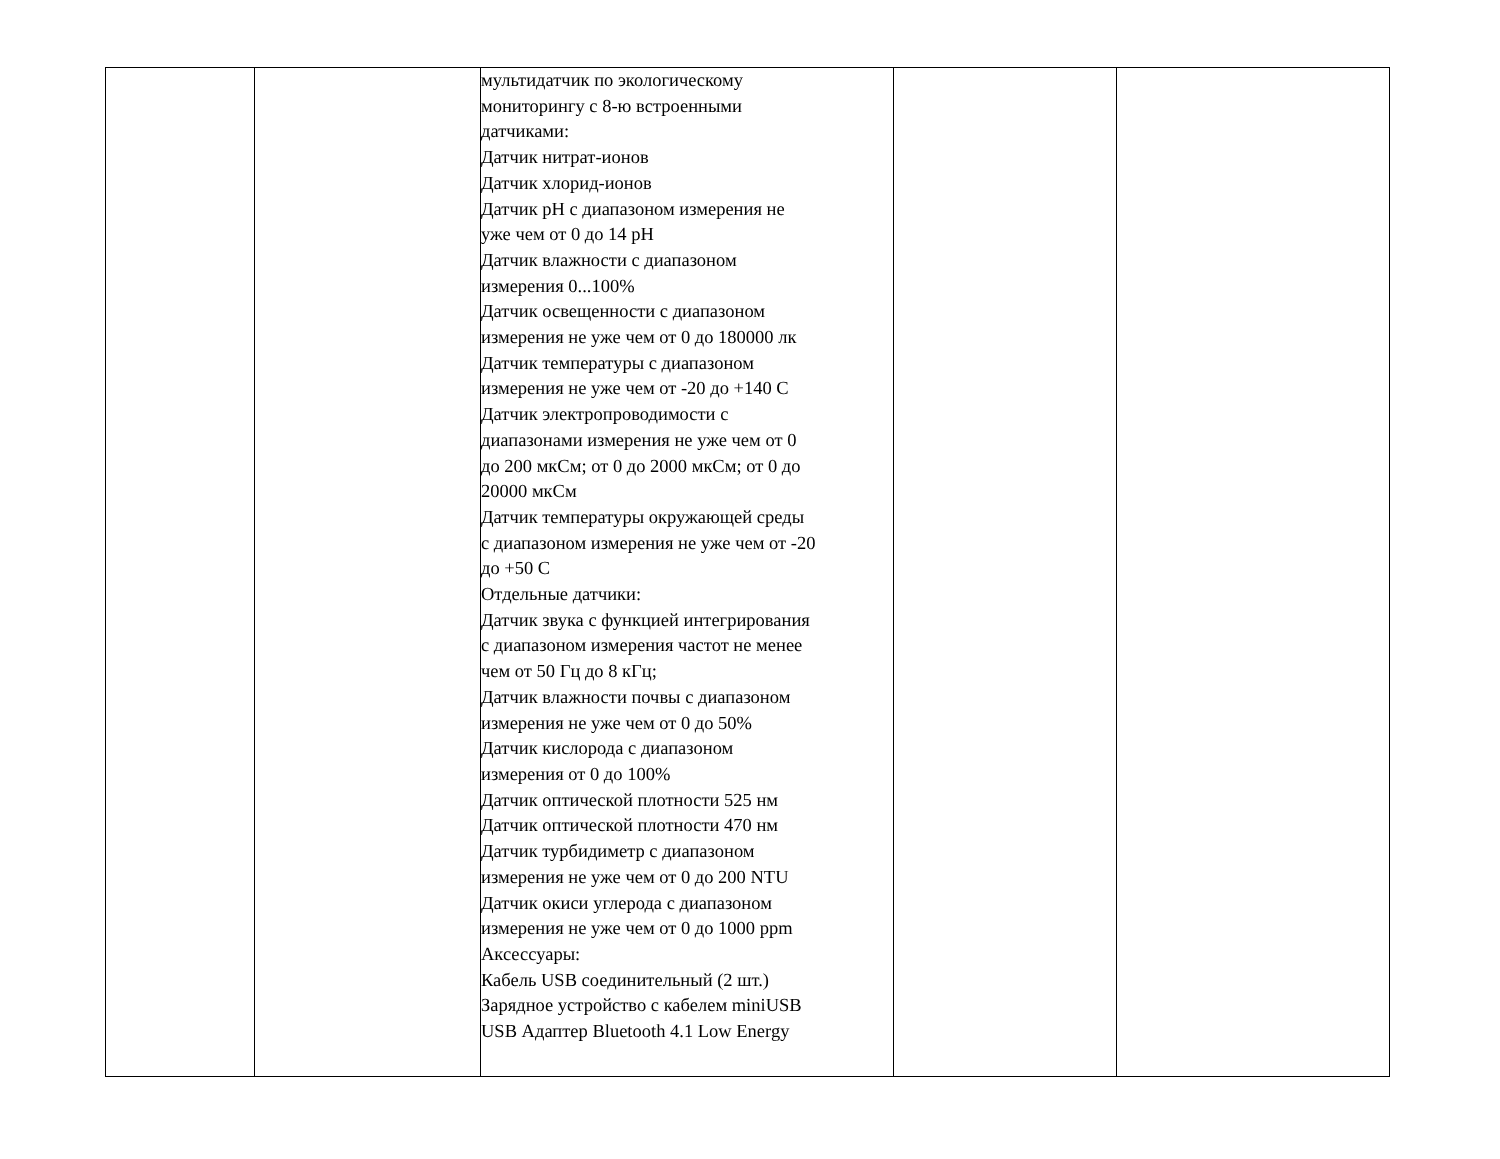| | | мультидатчик по экологическому мониторингу с 8-ю встроенными датчиками: Датчик нитрат-ионов Датчик хлорид-ионов Датчик pH с диапазоном измерения не уже чем от 0 до 14 pH Датчик влажности с диапазоном измерения 0...100% Датчик освещенности с диапазоном измерения не уже чем от 0 до 180000 лк Датчик температуры с диапазоном измерения не уже чем от -20 до +140 С Датчик электропроводимости с диапазонами измерения не уже чем от 0 до 200 мкСм; от 0 до 2000 мкСм; от 0 до 20000 мкСм Датчик температуры окружающей среды с диапазоном измерения не уже чем от -20 до +50 С Отдельные датчики: Датчик звука с функцией интегрирования с диапазоном измерения частот не менее чем от 50 Гц до 8 кГц; Датчик влажности почвы с диапазоном измерения не уже чем от 0 до 50% Датчик кислорода с диапазоном измерения от 0 до 100% Датчик оптической плотности 525 нм Датчик оптической плотности 470 нм Датчик турбидиметр с диапазоном измерения не уже чем от 0 до 200 NTU Датчик окиси углерода с диапазоном измерения не уже чем от 0 до 1000 ppm Аксессуары: Кабель USB соединительный (2 шт.) Зарядное устройство с кабелем miniUSB USB Адаптер Bluetooth 4.1 Low Energy | | |